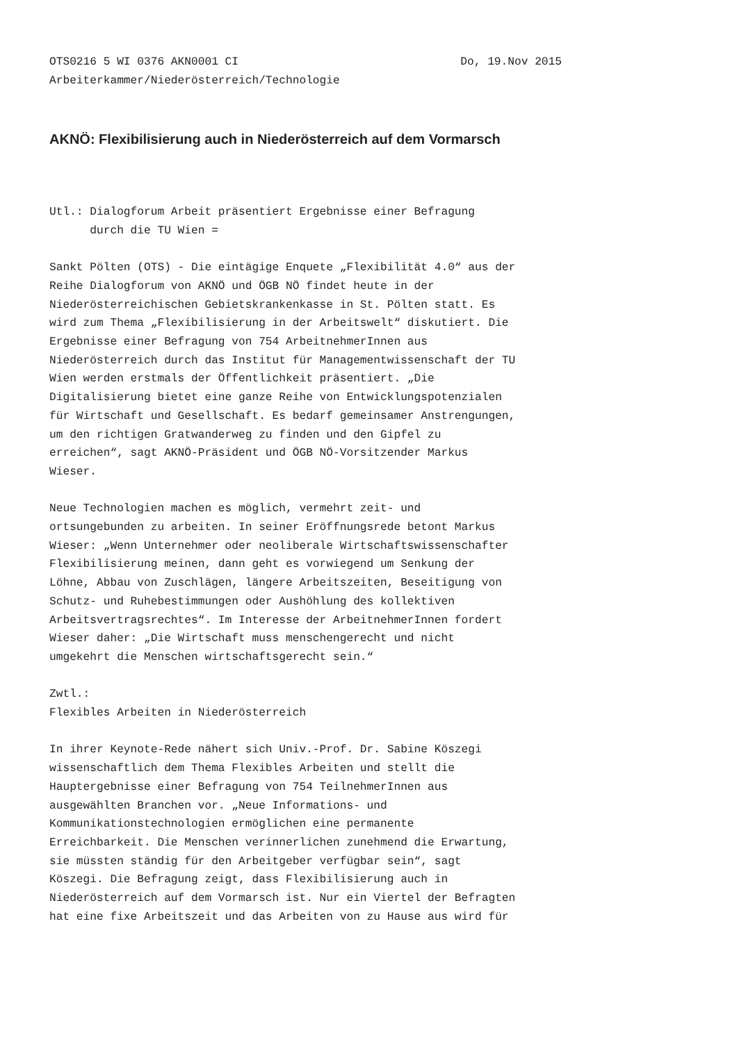OTS0216 5 WI 0376 AKN0001 CI Do, 19.Nov 2015
Arbeiterkammer/Niederösterreich/Technologie
AKNÖ: Flexibilisierung auch in Niederösterreich auf dem Vormarsch
Utl.: Dialogforum Arbeit präsentiert Ergebnisse einer Befragung durch die TU Wien =
Sankt Pölten (OTS) - Die eintägige Enquete „Flexibilität 4.0“ aus der Reihe Dialogforum von AKNÖ und ÖGB NÖ findet heute in der Niederösterreichischen Gebietskrankenkasse in St. Pölten statt. Es wird zum Thema „Flexibilisierung in der Arbeitswelt“ diskutiert. Die Ergebnisse einer Befragung von 754 ArbeitnehmerInnen aus Niederösterreich durch das Institut für Managementwissenschaft der TU Wien werden erstmals der Öffentlichkeit präsentiert. „Die Digitalisierung bietet eine ganze Reihe von Entwicklungspotenzialen für Wirtschaft und Gesellschaft. Es bedarf gemeinsamer Anstrengungen, um den richtigen Gratwanderweg zu finden und den Gipfel zu erreichen“, sagt AKNÖ-Präsident und ÖGB NÖ-Vorsitzender Markus Wieser.
Neue Technologien machen es möglich, vermehrt zeit- und ortsungebunden zu arbeiten. In seiner Eröffnungsrede betont Markus Wieser: „Wenn Unternehmer oder neoliberale Wirtschaftswissenschafter Flexibilisierung meinen, dann geht es vorwiegend um Senkung der Löhne, Abbau von Zuschlägen, längere Arbeitszeiten, Beseitigung von Schutz- und Ruhebestimmungen oder Aushöhlung des kollektiven Arbeitsvertragsrechtes“. Im Interesse der ArbeitnehmerInnen fordert Wieser daher: „Die Wirtschaft muss menschengerecht und nicht umgekehrt die Menschen wirtschaftsgerecht sein.“
Zwtl.: Flexibles Arbeiten in Niederösterreich
In ihrer Keynote-Rede nähert sich Univ.-Prof. Dr. Sabine Köszegi wissenschaftlich dem Thema Flexibles Arbeiten und stellt die Hauptergebnisse einer Befragung von 754 TeilnehmerInnen aus ausgewählten Branchen vor. „Neue Informations- und Kommunikationstechnologien ermöglichen eine permanente Erreichbarkeit. Die Menschen verinnerlichen zunehmend die Erwartung, sie müssten ständig für den Arbeitgeber verfügbar sein“, sagt Köszegi. Die Befragung zeigt, dass Flexibilisierung auch in Niederösterreich auf dem Vormarsch ist. Nur ein Viertel der Befragten hat eine fixe Arbeitszeit und das Arbeiten von zu Hause aus wird für